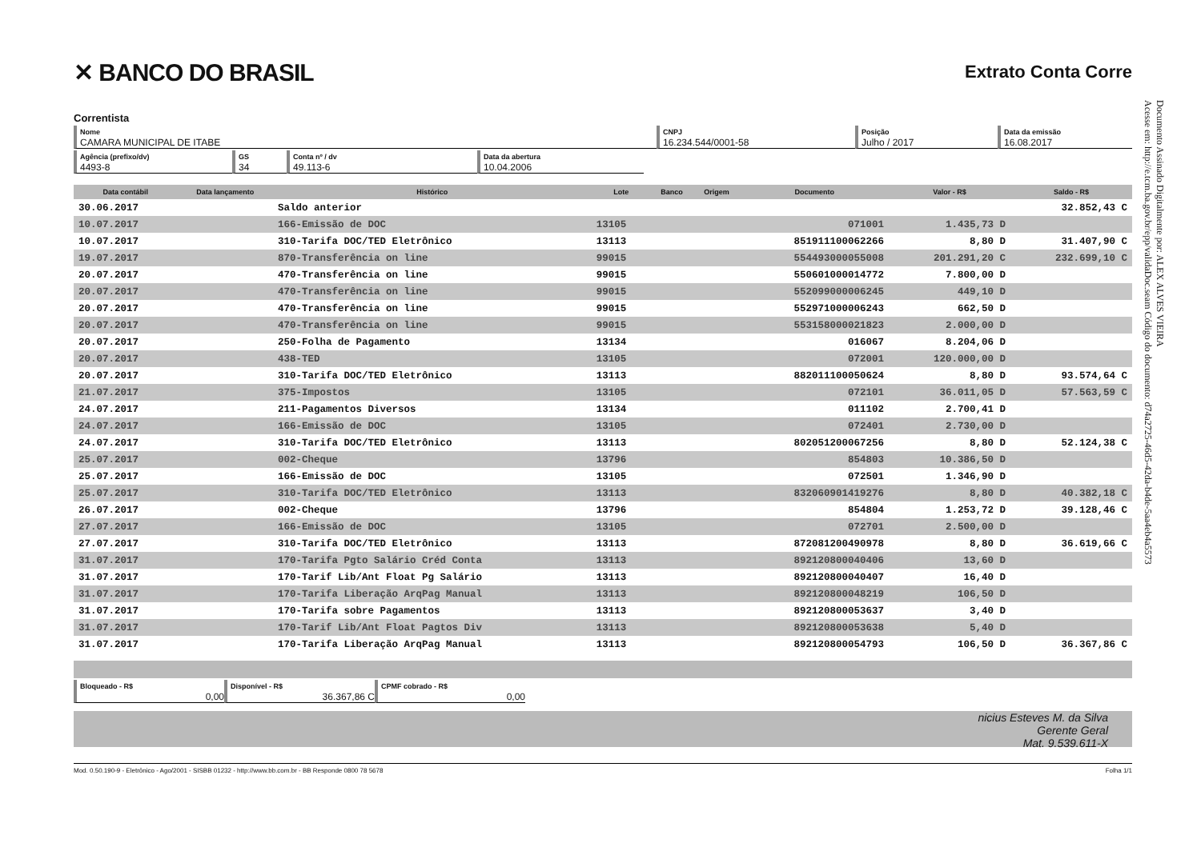✕ BANCO DO BRASIL
Extrato Conta Corre
Correntista
Nome
CAMARA MUNICIPAL DE ITABE
CNPJ
16.234.544/0001-58
Posição
Julho / 2017
Data da emissão
16.08.2017
Agência (prefixo/dv)
4493-8
GS
34
Conta nº / dv
49.113-6
Data da abertura
10.04.2006
| Data contábil | Data lançamento | Histórico | Lote | Banco | Origem | Documento | Valor - R$ | Saldo - R$ |
| --- | --- | --- | --- | --- | --- | --- | --- | --- |
| 30.06.2017 | | Saldo anterior | | | | | | 32.852,43 C |
| 10.07.2017 | | 166-Emissão de DOC | 13105 | | | 071001 | 1.435,73 D | |
| 10.07.2017 | | 310-Tarifa DOC/TED Eletrônico | 13113 | | | 851911100062266 | 8,80 D | 31.407,90 C |
| 19.07.2017 | | 870-Transferência on line | 99015 | | | 554493000055008 | 201.291,20 C | 232.699,10 C |
| 20.07.2017 | | 470-Transferência on line | 99015 | | | 550601000014772 | 7.800,00 D | |
| 20.07.2017 | | 470-Transferência on line | 99015 | | | 552099000006245 | 449,10 D | |
| 20.07.2017 | | 470-Transferência on line | 99015 | | | 552971000006243 | 662,50 D | |
| 20.07.2017 | | 470-Transferência on line | 99015 | | | 553158000021823 | 2.000,00 D | |
| 20.07.2017 | | 250-Folha de Pagamento | 13134 | | | 016067 | 8.204,06 D | |
| 20.07.2017 | | 438-TED | 13105 | | | 072001 | 120.000,00 D | |
| 20.07.2017 | | 310-Tarifa DOC/TED Eletrônico | 13113 | | | 882011100050624 | 8,80 D | 93.574,64 C |
| 21.07.2017 | | 375-Impostos | 13105 | | | 072101 | 36.011,05 D | 57.563,59 C |
| 24.07.2017 | | 211-Pagamentos Diversos | 13134 | | | 011102 | 2.700,41 D | |
| 24.07.2017 | | 166-Emissão de DOC | 13105 | | | 072401 | 2.730,00 D | |
| 24.07.2017 | | 310-Tarifa DOC/TED Eletrônico | 13113 | | | 802051200067256 | 8,80 D | 52.124,38 C |
| 25.07.2017 | | 002-Cheque | 13796 | | | 854803 | 10.386,50 D | |
| 25.07.2017 | | 166-Emissão de DOC | 13105 | | | 072501 | 1.346,90 D | |
| 25.07.2017 | | 310-Tarifa DOC/TED Eletrônico | 13113 | | | 832060901419276 | 8,80 D | 40.382,18 C |
| 26.07.2017 | | 002-Cheque | 13796 | | | 854804 | 1.253,72 D | 39.128,46 C |
| 27.07.2017 | | 166-Emissão de DOC | 13105 | | | 072701 | 2.500,00 D | |
| 27.07.2017 | | 310-Tarifa DOC/TED Eletrônico | 13113 | | | 872081200490978 | 8,80 D | 36.619,66 C |
| 31.07.2017 | | 170-Tarifa Pgto Salário Créd Conta | 13113 | | | 892120800040406 | 13,60 D | |
| 31.07.2017 | | 170-Tarif Lib/Ant Float Pg Salário | 13113 | | | 892120800040407 | 16,40 D | |
| 31.07.2017 | | 170-Tarifa Liberação ArqPag Manual | 13113 | | | 892120800048219 | 106,50 D | |
| 31.07.2017 | | 170-Tarifa sobre Pagamentos | 13113 | | | 892120800053637 | 3,40 D | |
| 31.07.2017 | | 170-Tarif Lib/Ant Float Pagtos Div | 13113 | | | 892120800053638 | 5,40 D | |
| 31.07.2017 | | 170-Tarifa Liberação ArqPag Manual | 13113 | | | 892120800054793 | 106,50 D | 36.367,86 C |
Bloqueado - R$
0,00
Disponível - R$
36.367,86 C
CPMF cobrado - R$
0,00
nicius Esteves M. da Silva
Gerente Geral
Mat. 9.539.611-X
Mod. 0.50.190-9 - Eletrônico - Ago/2001 - SISBB 01232 - http://www.bb.com.br - BB Responde 0800 78 5678 Folha 1/1
Documento Assinado Digitalmente por: ALEX ALVES VIEIRA
Acesse em: http://e.tcm.ba.gov.br/epp/validaDoc.seam Código do documento: d74a2725-46d5-42da-b4de-5aa4eb4a5573